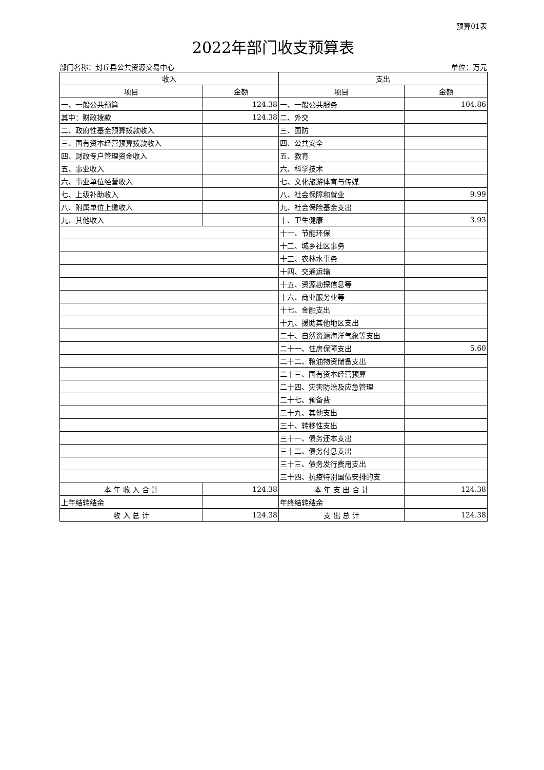预算01表
2022年部门收支预算表
部门名称：封丘县公共资源交易中心 单位：万元
| 收入 | | 支出 | |
| --- | --- | --- | --- |
| 项目 | 金额 | 项目 | 金额 |
| 一、一般公共预算 | 124.38 | 一、一般公共服务 | 104.86 |
| 其中：财政拨款 | 124.38 | 二、外交 | |
| 二、政府性基金预算拨款收入 | | 三、国防 | |
| 三、国有资本经营预算拨款收入 | | 四、公共安全 | |
| 四、财政专户管理资金收入 | | 五、教育 | |
| 五、事业收入 | | 六、科学技术 | |
| 六、事业单位经营收入 | | 七、文化旅游体育与传媒 | |
| 七、上级补助收入 | | 八、社会保障和就业 | 9.99 |
| 八、附属单位上缴收入 | | 九、社会保险基金支出 | |
| 九、其他收入 | | 十、卫生健康 | 3.93 |
| | | 十一、节能环保 | |
| | | 十二、城乡社区事务 | |
| | | 十三、农林水事务 | |
| | | 十四、交通运输 | |
| | | 十五、资源勘探信息等 | |
| | | 十六、商业服务业等 | |
| | | 十七、金融支出 | |
| | | 十九、援助其他地区支出 | |
| | | 二十、自然资源海洋气象等支出 | |
| | | 二十一、住房保障支出 | 5.60 |
| | | 二十二、粮油物资储备支出 | |
| | | 二十三、国有资本经营预算 | |
| | | 二十四、灾害防治及应急管理 | |
| | | 二十七、预备费 | |
| | | 二十九、其他支出 | |
| | | 三十、转移性支出 | |
| | | 三十一、债务还本支出 | |
| | | 三十二、债务付息支出 | |
| | | 三十三、债务发行费用支出 | |
| | | 三十四、抗疫特别国债安排的支 | |
| 本 年 收 入 合 计 | 124.38 | 本 年 支 出 合 计 | 124.38 |
| 上年结转结余 | | 年终结转结余 | |
| 收 入 总 计 | 124.38 | 支 出 总 计 | 124.38 |